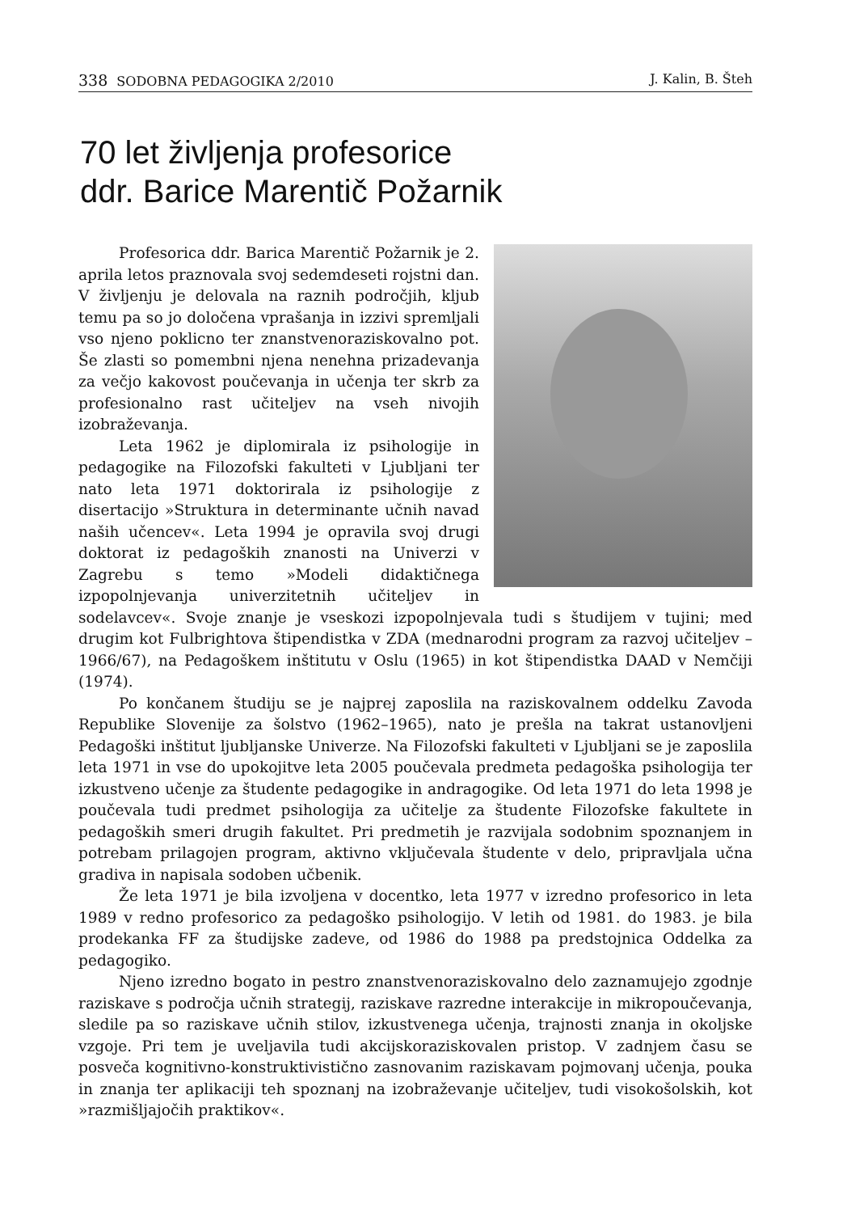338 SODOBNA PEDAGOGIKA 2/2010 J. Kalin, B. Šteh
70 let življenja profesorice
ddr. Barice Marentič Požarnik
Profesorica ddr. Barica Marentič Požarnik je 2. aprila letos praznovala svoj sedemdeseti rojstni dan. V življenju je delovala na raznih področjih, kljub temu pa so jo določena vprašanja in izzivi spremljali vso njeno poklicno ter znanstvenoraziskovalno pot. Še zlasti so pomembni njena nenehna prizadevanja za večjo kakovost poučevanja in učenja ter skrb za profesionalno rast učiteljev na vseh nivojih izobraževanja.
Leta 1962 je diplomirala iz psihologije in pedagogike na Filozofski fakulteti v Ljubljani ter nato leta 1971 doktorirala iz psihologije z disertacijo »Struktura in determinante učnih navad naših učencev«. Leta 1994 je opravila svoj drugi doktorat iz pedagoških znanosti na Univerzi v Zagrebu s temo »Modeli didaktičnega izpopolnjevanja univerzitetnih učiteljev in sodelavcev«. Svoje znanje je vseskozi izpopolnjevala tudi s študijem v tujini; med drugim kot Fulbrightova štipendistka v ZDA (mednarodni program za razvoj učiteljev – 1966/67), na Pedagoškem inštitutu v Oslu (1965) in kot štipendistka DAAD v Nemčiji (1974).
Po končanem študiju se je najprej zaposlila na raziskovalnem oddelku Zavoda Republike Slovenije za šolstvo (1962–1965), nato je prešla na takrat ustanovljeni Pedagoški inštitut ljubljanske Univerze. Na Filozofski fakulteti v Ljubljani se je zaposlila leta 1971 in vse do upokojitve leta 2005 poučevala predmeta pedagoška psihologija ter izkustveno učenje za študente pedagogike in andragogike. Od leta 1971 do leta 1998 je poučevala tudi predmet psihologija za učitelje za študente Filozofske fakultete in pedagoških smeri drugih fakultet. Pri predmetih je razvijala sodobnim spoznanjem in potrebam prilagojen program, aktivno vključevala študente v delo, pripravljala učna gradiva in napisala sodoben učbenik.
Že leta 1971 je bila izvoljena v docentko, leta 1977 v izredno profesorico in leta 1989 v redno profesorico za pedagoško psihologijo. V letih od 1981. do 1983. je bila prodekanka FF za študijske zadeve, od 1986 do 1988 pa predstojnica Oddelka za pedagogiko.
Njeno izredno bogato in pestro znanstvenoraziskovalno delo zaznamujejo zgodnje raziskave s področja učnih strategij, raziskave razredne interakcije in mikropoučevanja, sledile pa so raziskave učnih stilov, izkustvenega učenja, trajnosti znanja in okoljske vzgoje. Pri tem je uveljavila tudi akcijskoraziskovalen pristop. V zadnjem času se posveča kognitivno-konstruktivistično zasnovanim raziskavam pojmovanj učenja, pouka in znanja ter aplikaciji teh spoznanj na izobraževanje učiteljev, tudi visokošolskih, kot »razmišljajočih praktikov«.